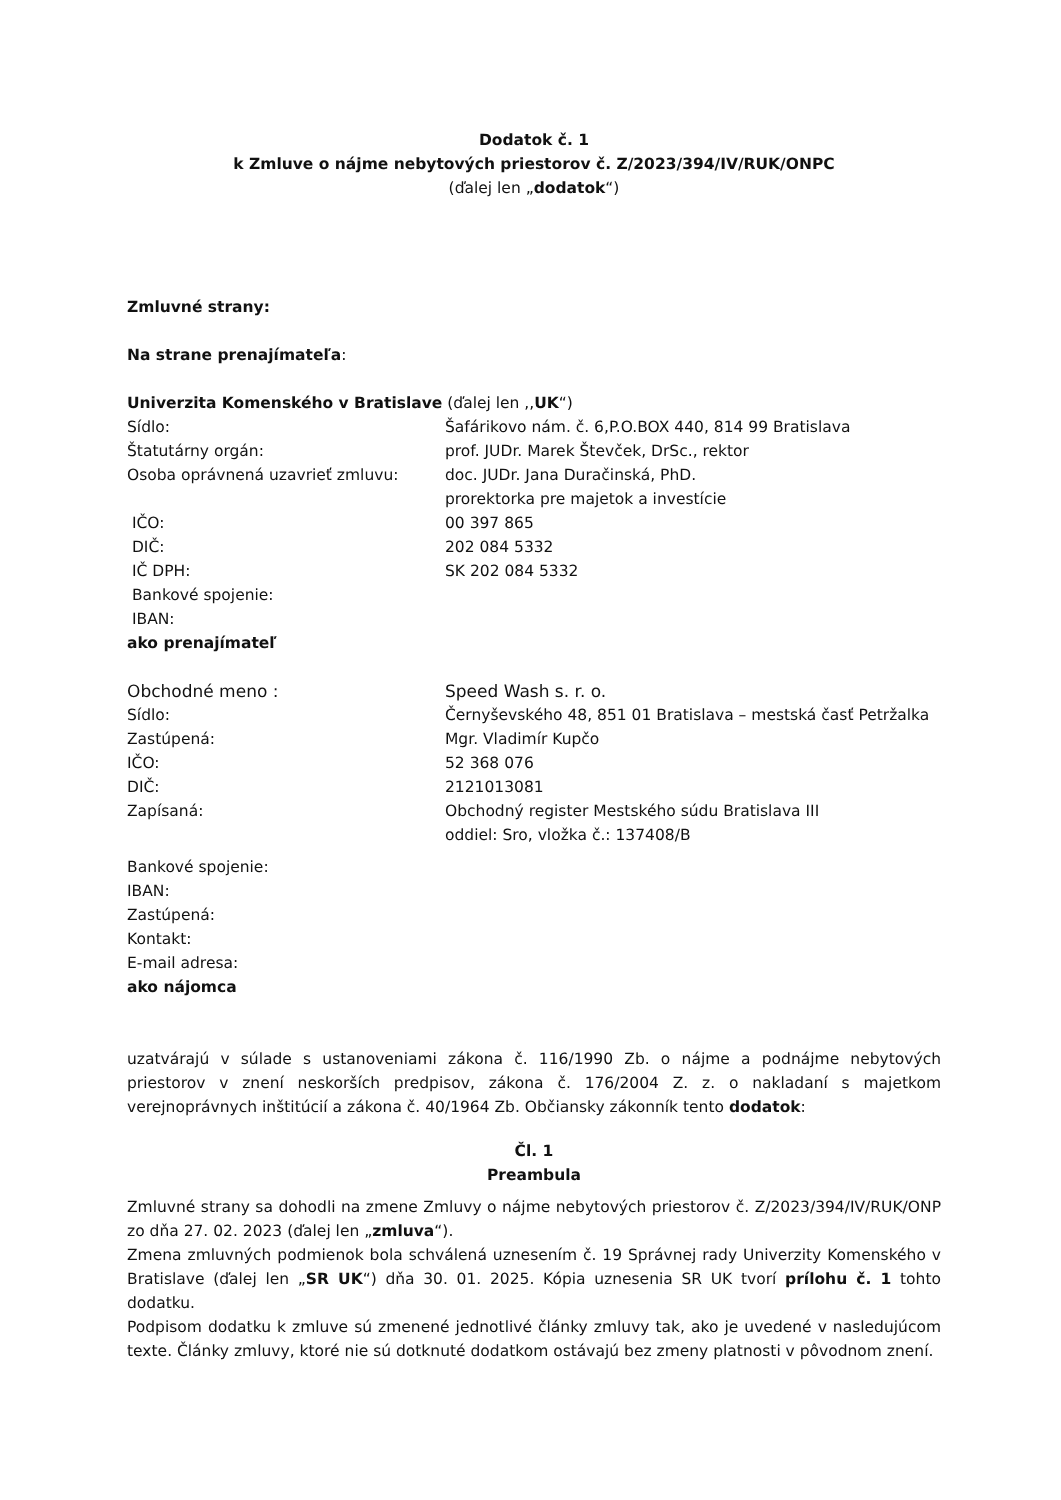Dodatok č. 1
k Zmluve o nájme nebytových priestorov č. Z/2023/394/IV/RUK/ONPC
(ďalej len „dodatok“)
Zmluvné strany:
Na strane prenajímateľa:
Univerzita Komenského v Bratislave (ďalej len ,,UK“)
| Sídlo: | Šafárikovo nám. č. 6,P.O.BOX 440, 814 99 Bratislava |
| Štatutárny orgán: | prof. JUDr. Marek Števček, DrSc., rektor |
| Osoba oprávnená uzavrieť zmluvu: | doc. JUDr. Jana Duračinská, PhD. prorektorka pre majetok a investície |
| IČO: | 00 397 865 |
| DIČ: | 202 084 5332 |
| IČ DPH: | SK 202 084 5332 |
| Bankové spojenie: | |
| IBAN: | |
ako prenajímateľ
| Obchodné meno : | Speed Wash s. r. o. |
| Sídlo: | Černyševského 48, 851 01 Bratislava – mestská časť Petržalka |
| Zastúpená: | Mgr. Vladimír Kupčo |
| IČO: | 52 368 076 |
| DIČ: | 2121013081 |
| Zapísaná: | Obchodný register Mestského súdu Bratislava III oddiel: Sro, vložka č.: 137408/B |
Bankové spojenie:
IBAN:
Zastúpená:
Kontakt:
E-mail adresa:
ako nájomca
uzatvárajú v súlade s ustanoveniami zákona č. 116/1990 Zb. o nájme a podnájme nebytových priestorov v znení neskorších predpisov, zákona č. 176/2004 Z. z. o nakladaní s majetkom verejnoprávnych inštitúcií a zákona č. 40/1964 Zb. Občiansky zákonník tento dodatok:
Čl. 1
Preambula
Zmluvné strany sa dohodli na zmene Zmluvy o nájme nebytových priestorov č. Z/2023/394/IV/RUK/ONP zo dňa 27. 02. 2023 (ďalej len „zmluva“).
Zmena zmluvných podmienok bola schválená uznesením č. 19 Správnej rady Univerzity Komenského v Bratislave (ďalej len „SR UK“) dňa 30. 01. 2025. Kópia uznesenia SR UK tvorí prílohu č. 1 tohto dodatku.
Podpisom dodatku k zmluve sú zmenené jednotlivé články zmluvy tak, ako je uvedené v nasledujúcom texte. Články zmluvy, ktoré nie sú dotknuté dodatkom ostávajú bez zmeny platnosti v pôvodnom znení.